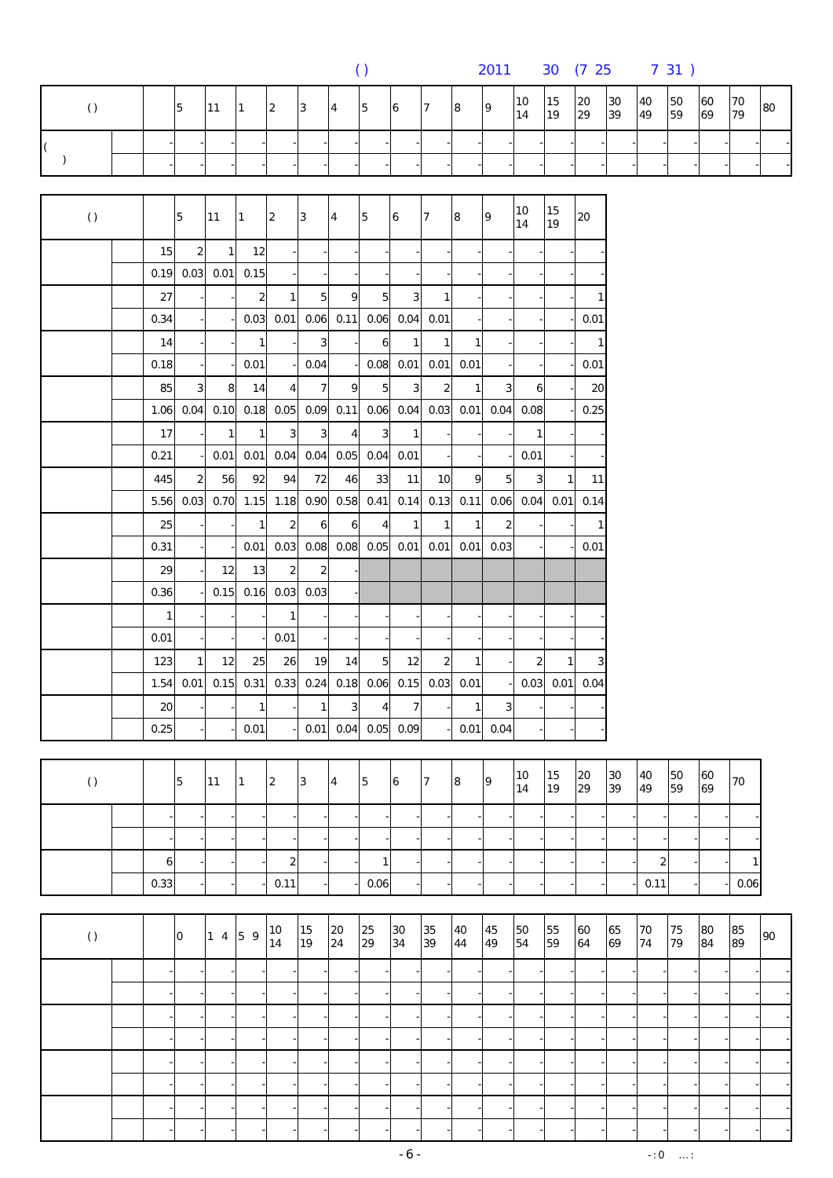( ) 2011 30 (7 25 7 31 )
| ( ) | | | 5 | 11 | 1 | 2 | 3 | 4 | 5 | 6 | 7 | 8 | 9 | 10 14 | 15 19 | 20 29 | 30 39 | 40 49 | 50 59 | 60 69 | 70 79 | 80 |
| --- | --- | --- | --- | --- | --- | --- | --- | --- | --- | --- | --- | --- | --- | --- | --- | --- | --- | --- | --- | --- | --- | --- |
| ( ) | | - | - | - | - | - | - | - | - | - | - | - | - | - | - | - | - | - | - | - | - | - |
| | | - | - | - | - | - | - | - | - | - | - | - | - | - | - | - | - | - | - | - | - | - |
| ( ) | | | 5 | 11 | 1 | 2 | 3 | 4 | 5 | 6 | 7 | 8 | 9 | 10 14 | 15 19 | 20 |
| --- | --- | --- | --- | --- | --- | --- | --- | --- | --- | --- | --- | --- | --- | --- | --- | --- |
| | | 15 | 2 | 1 | 12 | - | - | - | - | - | - | - | - | - | - | - |
| | | 0.19 | 0.03 | 0.01 | 0.15 | - | - | - | - | - | - | - | - | - | - | - |
| | | 27 | - | - | 2 | 1 | 5 | 9 | 5 | 3 | 1 | - | - | - | - | 1 |
| | | 0.34 | - | - | 0.03 | 0.01 | 0.06 | 0.11 | 0.06 | 0.04 | 0.01 | - | - | - | - | 0.01 |
| | | 14 | - | - | 1 | - | 3 | - | 6 | 1 | 1 | 1 | - | - | - | 1 |
| | | 0.18 | - | - | 0.01 | - | 0.04 | - | 0.08 | 0.01 | 0.01 | 0.01 | - | - | - | 0.01 |
| | | 85 | 3 | 8 | 14 | 4 | 7 | 9 | 5 | 3 | 2 | 1 | 3 | 6 | - | 20 |
| | | 1.06 | 0.04 | 0.10 | 0.18 | 0.05 | 0.09 | 0.11 | 0.06 | 0.04 | 0.03 | 0.01 | 0.04 | 0.08 | - | 0.25 |
| | | 17 | - | 1 | 1 | 3 | 3 | 4 | 3 | 1 | - | - | - | 1 | - | - |
| | | 0.21 | - | 0.01 | 0.01 | 0.04 | 0.04 | 0.05 | 0.04 | 0.01 | - | - | - | 0.01 | - | - |
| | | 445 | 2 | 56 | 92 | 94 | 72 | 46 | 33 | 11 | 10 | 9 | 5 | 3 | 1 | 11 |
| | | 5.56 | 0.03 | 0.70 | 1.15 | 1.18 | 0.90 | 0.58 | 0.41 | 0.14 | 0.13 | 0.11 | 0.06 | 0.04 | 0.01 | 0.14 |
| | | 25 | - | - | 1 | 2 | 6 | 6 | 4 | 1 | 1 | 1 | 2 | - | - | 1 |
| | | 0.31 | - | - | 0.01 | 0.03 | 0.08 | 0.08 | 0.05 | 0.01 | 0.01 | 0.01 | 0.03 | - | - | 0.01 |
| | | 29 | - | 12 | 13 | 2 | 2 | - | | | | | | | | |
| | | 0.36 | - | 0.15 | 0.16 | 0.03 | 0.03 | - | | | | | | | | |
| | | 1 | - | - | - | 1 | - | - | - | - | - | - | - | - | - | - |
| | | 0.01 | - | - | - | 0.01 | - | - | - | - | - | - | - | - | - | - |
| | | 123 | 1 | 12 | 25 | 26 | 19 | 14 | 5 | 12 | 2 | 1 | - | 2 | 1 | 3 |
| | | 1.54 | 0.01 | 0.15 | 0.31 | 0.33 | 0.24 | 0.18 | 0.06 | 0.15 | 0.03 | 0.01 | - | 0.03 | 0.01 | 0.04 |
| | | 20 | - | - | 1 | - | 1 | 3 | 4 | 7 | - | 1 | 3 | - | - | - |
| | | 0.25 | - | - | 0.01 | - | 0.01 | 0.04 | 0.05 | 0.09 | - | 0.01 | 0.04 | - | - | - |
| ( ) | | | 5 | 11 | 1 | 2 | 3 | 4 | 5 | 6 | 7 | 8 | 9 | 10 14 | 15 19 | 20 29 | 30 39 | 40 49 | 50 59 | 60 69 | 70 |
| --- | --- | --- | --- | --- | --- | --- | --- | --- | --- | --- | --- | --- | --- | --- | --- | --- | --- | --- | --- | --- | --- |
| | | - | - | - | - | - | - | - | - | - | - | - | - | - | - | - | - | - | - | - | - |
| | | - | - | - | - | - | - | - | - | - | - | - | - | - | - | - | - | - | - | - | - |
| | | 6 | - | - | - | 2 | - | - | 1 | - | - | - | - | - | - | - | - | 2 | - | - | 1 |
| | | 0.33 | - | - | - | 0.11 | - | - | 0.06 | - | - | - | - | - | - | - | - | 0.11 | - | - | 0.06 |
| ( ) | | | 0 | 1 4 | 5 9 | 10 14 | 15 19 | 20 24 | 25 29 | 30 34 | 35 39 | 40 44 | 45 49 | 50 54 | 55 59 | 60 64 | 65 69 | 70 74 | 75 79 | 80 84 | 85 89 | 90 |
| --- | --- | --- | --- | --- | --- | --- | --- | --- | --- | --- | --- | --- | --- | --- | --- | --- | --- | --- | --- | --- | --- | --- |
| | | - | - | - | - | - | - | - | - | - | - | - | - | - | - | - | - | - | - | - | - | - |
| | | - | - | - | - | - | - | - | - | - | - | - | - | - | - | - | - | - | - | - | - | - |
| | | - | - | - | - | - | - | - | - | - | - | - | - | - | - | - | - | - | - | - | - | - |
| | | - | - | - | - | - | - | - | - | - | - | - | - | - | - | - | - | - | - | - | - | - |
| | | - | - | - | - | - | - | - | - | - | - | - | - | - | - | - | - | - | - | - | - | - |
| | | - | - | - | - | - | - | - | - | - | - | - | - | - | - | - | - | - | - | - | - | - |
| | | - | - | - | - | - | - | - | - | - | - | - | - | - | - | - | - | - | - | - | - | - |
| | | - | - | - | - | - | - | - | - | - | - | - | - | - | - | - | - | - | - | - | - | - |
- 6 - - : 0 … :